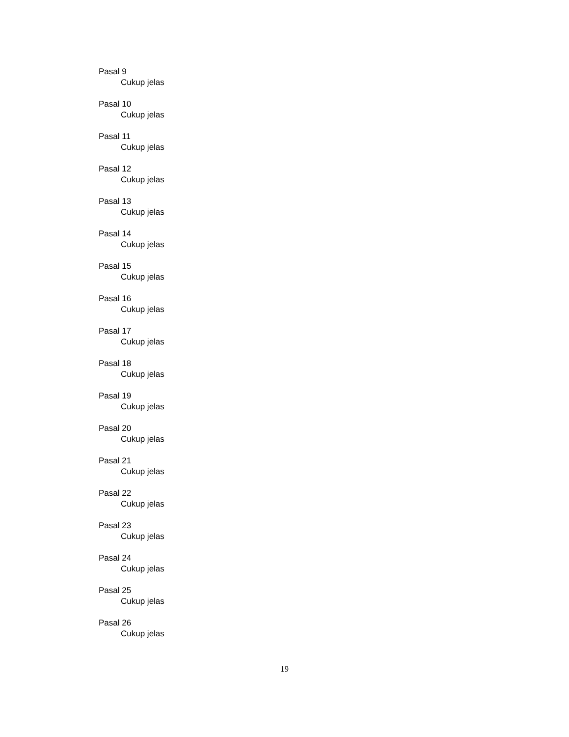Pasal 9
Cukup jelas
Pasal 10
Cukup jelas
Pasal 11
Cukup jelas
Pasal 12
Cukup jelas
Pasal 13
Cukup jelas
Pasal 14
Cukup jelas
Pasal 15
Cukup jelas
Pasal 16
Cukup jelas
Pasal 17
Cukup jelas
Pasal 18
Cukup jelas
Pasal 19
Cukup jelas
Pasal 20
Cukup jelas
Pasal 21
Cukup jelas
Pasal 22
Cukup jelas
Pasal 23
Cukup jelas
Pasal 24
Cukup jelas
Pasal 25
Cukup jelas
Pasal 26
Cukup jelas
19